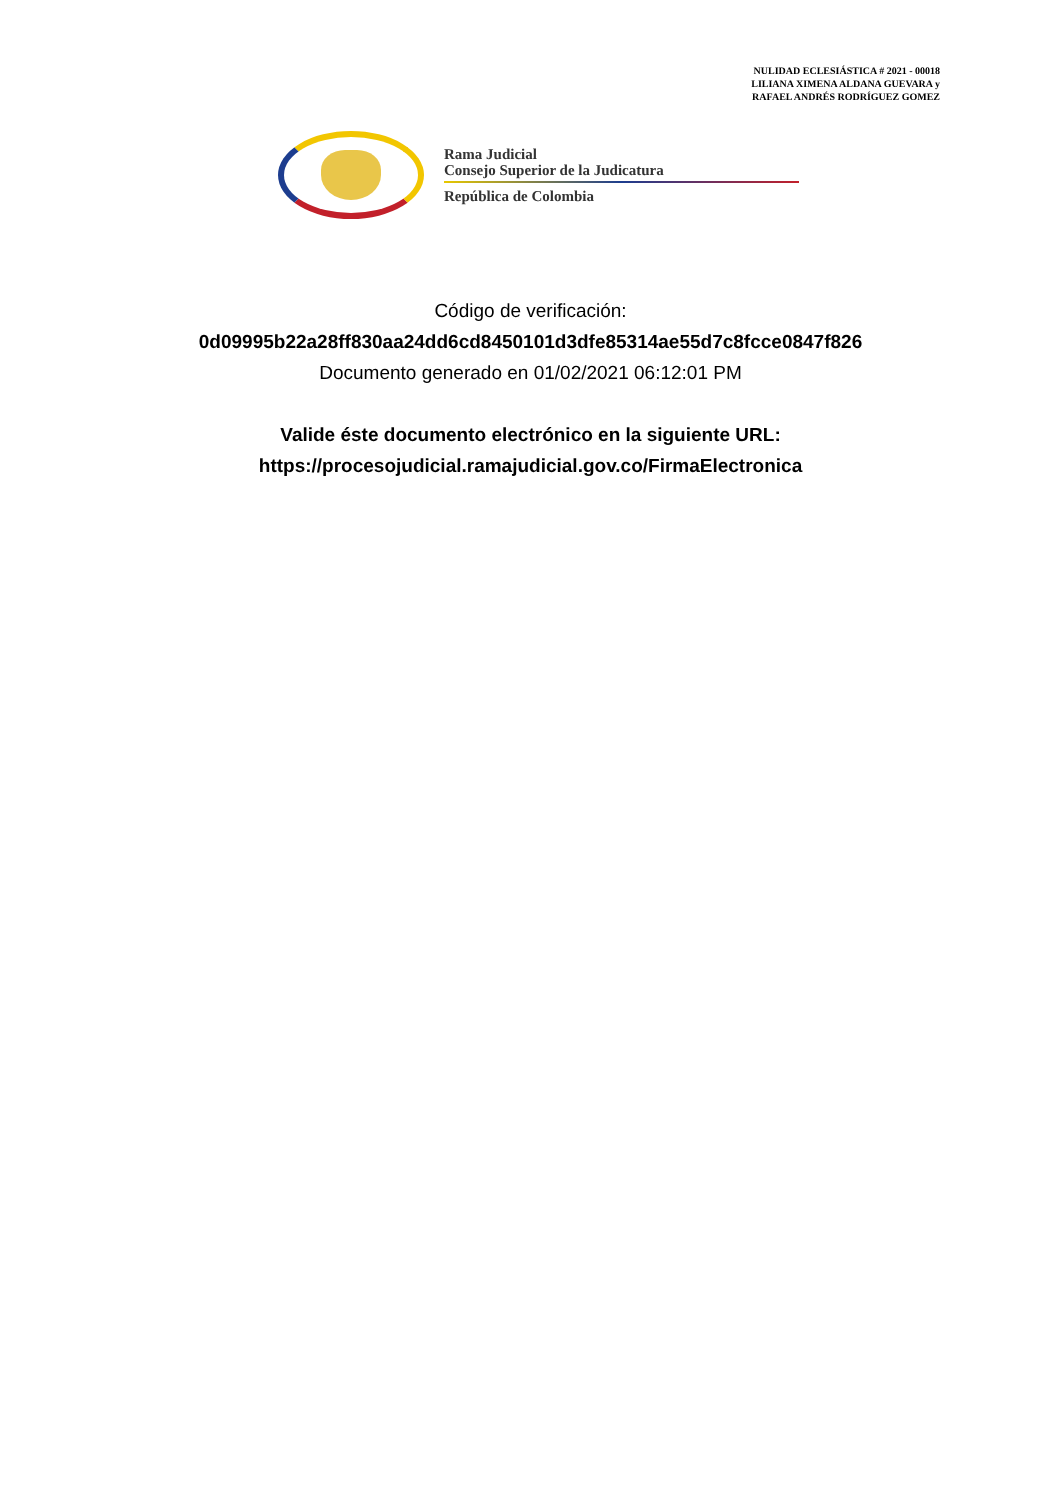NULIDAD ECLESIÁSTICA # 2021 - 00018
LILIANA XIMENA ALDANA GUEVARA y
RAFAEL ANDRÉS RODRÍGUEZ GOMEZ
Rama Judicial
Consejo Superior de la Judicatura
República de Colombia
Código de verificación:
0d09995b22a28ff830aa24dd6cd8450101d3dfe85314ae55d7c8fcce0847f826
Documento generado en 01/02/2021 06:12:01 PM
Valide éste documento electrónico en la siguiente URL:
https://procesojudicial.ramajudicial.gov.co/FirmaElectronica